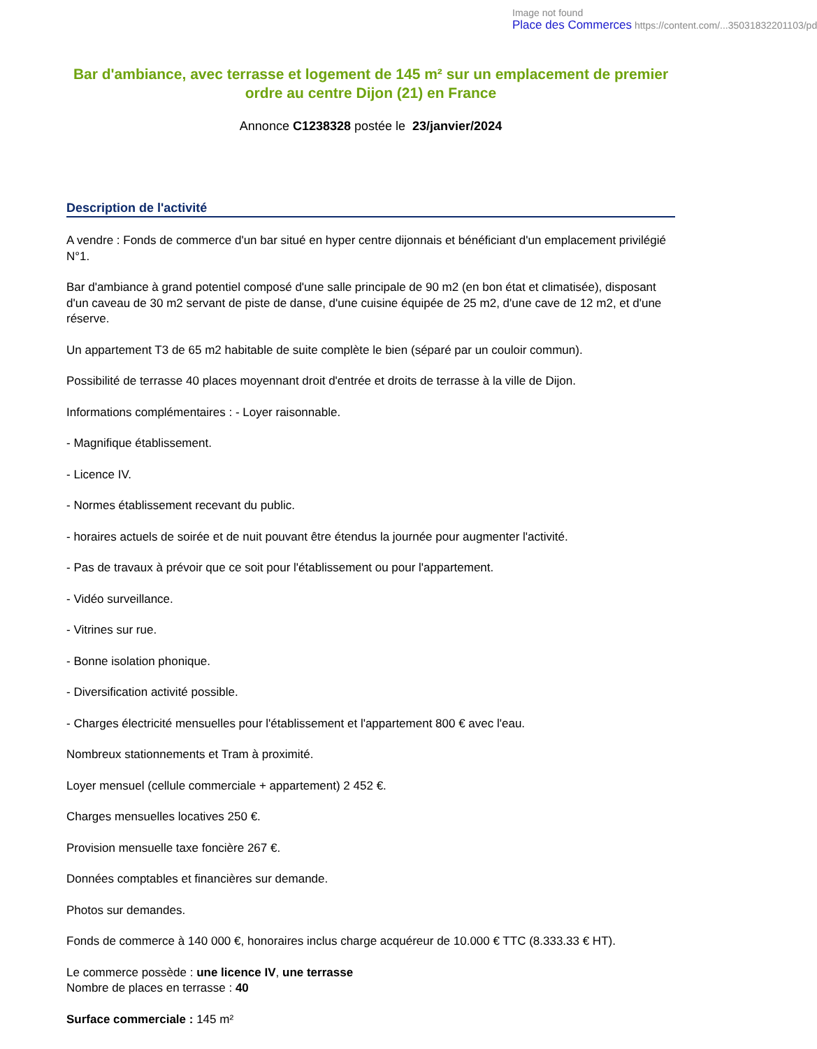Image not found
Place des Commerces https://content.com/...35031832201103/pd
Bar d'ambiance, avec terrasse et logement de 145 m² sur un emplacement de premier ordre au centre Dijon (21) en France
Annonce C1238328 postée le 23/janvier/2024
Description de l'activité
A vendre : Fonds de commerce d'un bar situé en hyper centre dijonnais et bénéficiant d'un emplacement privilégié N°1.
Bar d'ambiance à grand potentiel composé d'une salle principale de 90 m2 (en bon état et climatisée), disposant d'un caveau de 30 m2 servant de piste de danse, d'une cuisine équipée de 25 m2, d'une cave de 12 m2, et d'une réserve.
Un appartement T3 de 65 m2 habitable de suite complète le bien (séparé par un couloir commun).
Possibilité de terrasse 40 places moyennant droit d'entrée et droits de terrasse à la ville de Dijon.
Informations complémentaires : - Loyer raisonnable.
- Magnifique établissement.
- Licence IV.
- Normes établissement recevant du public.
- horaires actuels de soirée et de nuit pouvant être étendus la journée pour augmenter l'activité.
- Pas de travaux à prévoir que ce soit pour l'établissement ou pour l'appartement.
- Vidéo surveillance.
- Vitrines sur rue.
- Bonne isolation phonique.
- Diversification activité possible.
- Charges électricité mensuelles pour l'établissement et l'appartement 800 € avec l'eau.
Nombreux stationnements et Tram à proximité.
Loyer mensuel (cellule commerciale + appartement) 2 452 €.
Charges mensuelles locatives 250 €.
Provision mensuelle taxe foncière 267 €.
Données comptables et financières sur demande.
Photos sur demandes.
Fonds de commerce à 140 000 €, honoraires inclus charge acquéreur de 10.000 € TTC (8.333.33 € HT).
Le commerce possède : une licence IV, une terrasse
Nombre de places en terrasse : 40
Surface commerciale : 145 m²